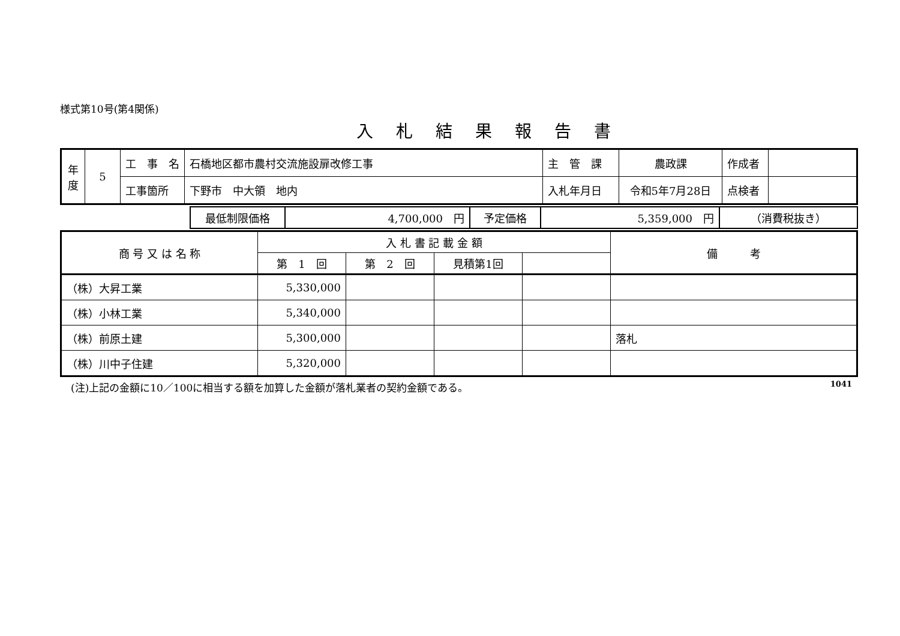様式第10号(第4関係)
入札結果報告書
| 年 度 | 5 | 工 事 名 | 石橋地区都市農村交流施設扉改修工事 | 主 管 課 | 農政課 | 作成者 | |
| | | 工事箇所 | 下野市 中大領 地内 | 入札年月日 | 令和5年7月28日 | 点検者 | |
| | 最低制限価格 | 4,700,000 円 | 予定価格 | 5,359,000 円 | （消費税抜き） |
| 商 号 又 は 名 称 | 入 札 書 記 載 金 額 | | | | 備 考 |
| | 第 1 回 | 第 2 回 | 見積第1回 | | |
| （株）大昇工業 | 5,330,000 | | | | |
| （株）小林工業 | 5,340,000 | | | | |
| （株）前原土建 | 5,300,000 | | | | 落札 |
| （株）川中子住建 | 5,320,000 | | | | |
(注)上記の金額に10／100に相当する額を加算した金額が落札業者の契約金額である。 1041